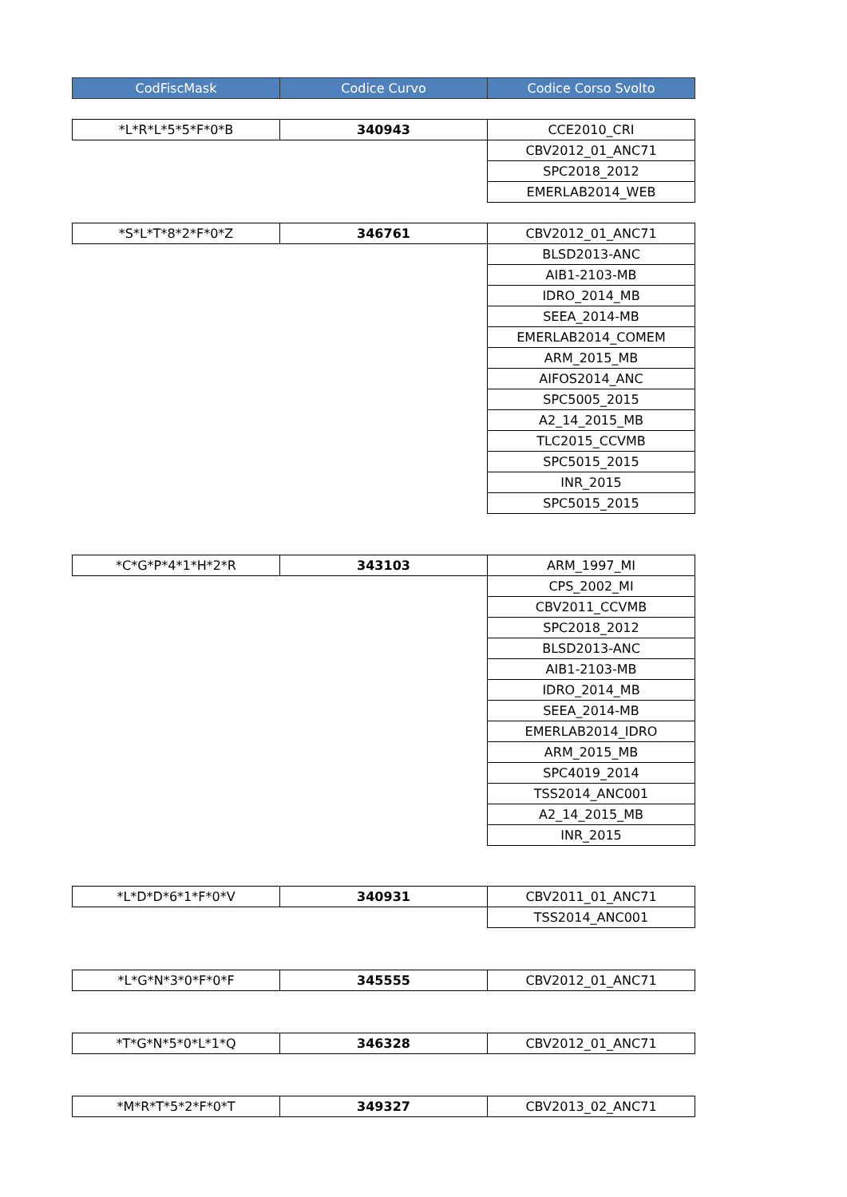| CodFiscMask | Codice Curvo | Codice Corso Svolto |
| --- | --- | --- |
| *L*R*L*5*5*F*0*B | 340943 | CCE2010_CRI |
| | | CBV2012_01_ANC71 |
| | | SPC2018_2012 |
| | | EMERLAB2014_WEB |
| *S*L*T*8*2*F*0*Z | 346761 | CBV2012_01_ANC71 |
| | | BLSD2013-ANC |
| | | AIB1-2103-MB |
| | | IDRO_2014_MB |
| | | SEEA_2014-MB |
| | | EMERLAB2014_COMEM |
| | | ARM_2015_MB |
| | | AIFOS2014_ANC |
| | | SPC5005_2015 |
| | | A2_14_2015_MB |
| | | TLC2015_CCVMB |
| | | SPC5015_2015 |
| | | INR_2015 |
| | | SPC5015_2015 |
| *C*G*P*4*1*H*2*R | 343103 | ARM_1997_MI |
| | | CPS_2002_MI |
| | | CBV2011_CCVMB |
| | | SPC2018_2012 |
| | | BLSD2013-ANC |
| | | AIB1-2103-MB |
| | | IDRO_2014_MB |
| | | SEEA_2014-MB |
| | | EMERLAB2014_IDRO |
| | | ARM_2015_MB |
| | | SPC4019_2014 |
| | | TSS2014_ANC001 |
| | | A2_14_2015_MB |
| | | INR_2015 |
| *L*D*D*6*1*F*0*V | 340931 | CBV2011_01_ANC71 |
| | | TSS2014_ANC001 |
| *L*G*N*3*0*F*0*F | 345555 | CBV2012_01_ANC71 |
| *T*G*N*5*0*L*1*Q | 346328 | CBV2012_01_ANC71 |
| *M*R*T*5*2*F*0*T | 349327 | CBV2013_02_ANC71 |